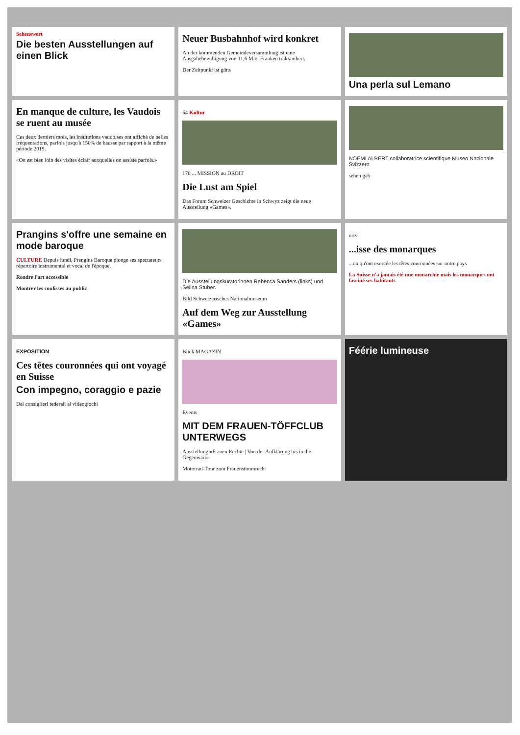Sehenswert
Die besten Ausstellungen auf einen Blick
Neuer Busbahnhof wird konkret
An der kommenden Gemeindeversammlung ist eine Ausgabebewilligung von 11,6 Mio. Franken traktandiert.
Der Zeitpunkt ist güns
Una perla sul Lemano
En manque de culture, les Vaudois se ruent au musée
Ces deux derniers mois, les institutions vaudoises ont affiché de belles fréquentations, parfois jusqu'à 150% de hausse par rapport à la même période 2019.
«On est bien loin des visites éclair auxquelles on assiste parfois.»
54 Kultur
170 ... MISSION au DROIT
Die Lust am Spiel
Das Forum Schweizer Geschichte in Schwyz zeigt die neue Ausstellung «Games».
NOEMI ALBERT collaboratrice scientifique Museo Nazionale Svizzero
sehen gab
Prangins s'offre une semaine en mode baroque
CULTURE Depuis lundi, Prangins Baroque plonge ses spectateurs répertoire instrumental et vocal de l'époque.
Rendre l'art accessible
Montrer les coulisses au public
Die Ausstellungskuratorinnen Rebecca Sanders (links) und Selina Stuber.
Bild Schweizerisches Nationalmuseum
Auf dem Weg zur Ausstellung «Games»
nrtv
...isse des monarques
...on qu'ont exercée les têtes couronnées sur notre pays
La Suisse n'a jamais été une monarchie mais les monarques ont fasciné ses habitants
EXPOSITION
Ces têtes couronnées qui ont voyagé en Suisse
Con impegno, coraggio e pazie
Dei consiglieri federali ai videogiochi
Blick MAGAZIN
Events
MIT DEM FRAUEN-TÖFFCLUB UNTERWEGS
Ausstellung «Frauen.Rechte | Von der Aufklärung bis in die Gegenwart»
Motorrad-Tour zum Frauenstimmrecht
Féérie lumineuse